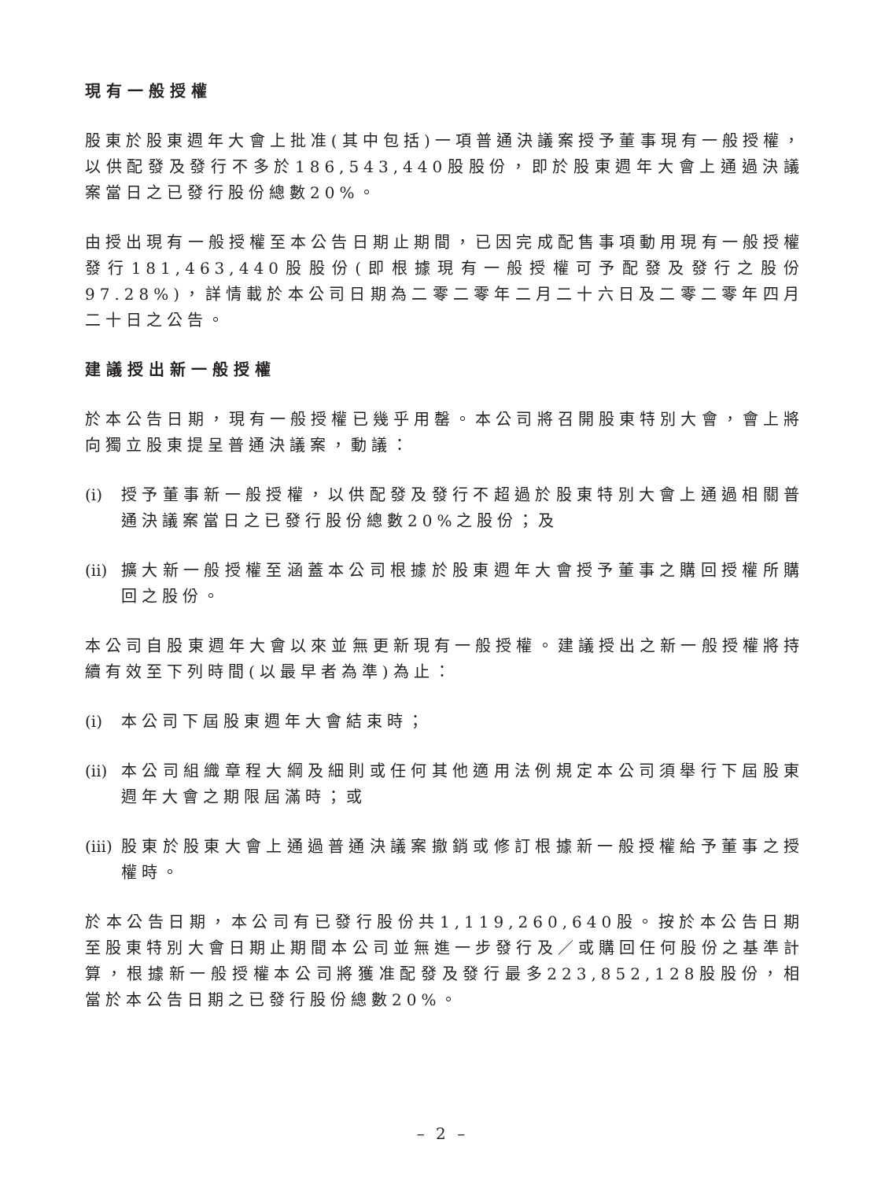現有一般授權
股東於股東週年大會上批准(其中包括)一項普通決議案授予董事現有一般授權，以供配發及發行不多於186,543,440股股份，即於股東週年大會上通過決議案當日之已發行股份總數20%。
由授出現有一般授權至本公告日期止期間，已因完成配售事項動用現有一般授權發行181,463,440股股份(即根據現有一般授權可予配發及發行之股份97.28%)，詳情載於本公司日期為二零二零年二月二十六日及二零二零年四月二十日之公告。
建議授出新一般授權
於本公告日期，現有一般授權已幾乎用罄。本公司將召開股東特別大會，會上將向獨立股東提呈普通決議案，動議：
(i) 授予董事新一般授權，以供配發及發行不超過於股東特別大會上通過相關普通決議案當日之已發行股份總數20%之股份；及
(ii) 擴大新一般授權至涵蓋本公司根據於股東週年大會授予董事之購回授權所購回之股份。
本公司自股東週年大會以來並無更新現有一般授權。建議授出之新一般授權將持續有效至下列時間(以最早者為準)為止：
(i) 本公司下屆股東週年大會結束時；
(ii) 本公司組織章程大綱及細則或任何其他適用法例規定本公司須舉行下屆股東週年大會之期限屆滿時；或
(iii) 股東於股東大會上通過普通決議案撤銷或修訂根據新一般授權給予董事之授權時。
於本公告日期，本公司有已發行股份共1,119,260,640股。按於本公告日期至股東特別大會日期止期間本公司並無進一步發行及／或購回任何股份之基準計算，根據新一般授權本公司將獲准配發及發行最多223,852,128股股份，相當於本公告日期之已發行股份總數20%。
– 2 –